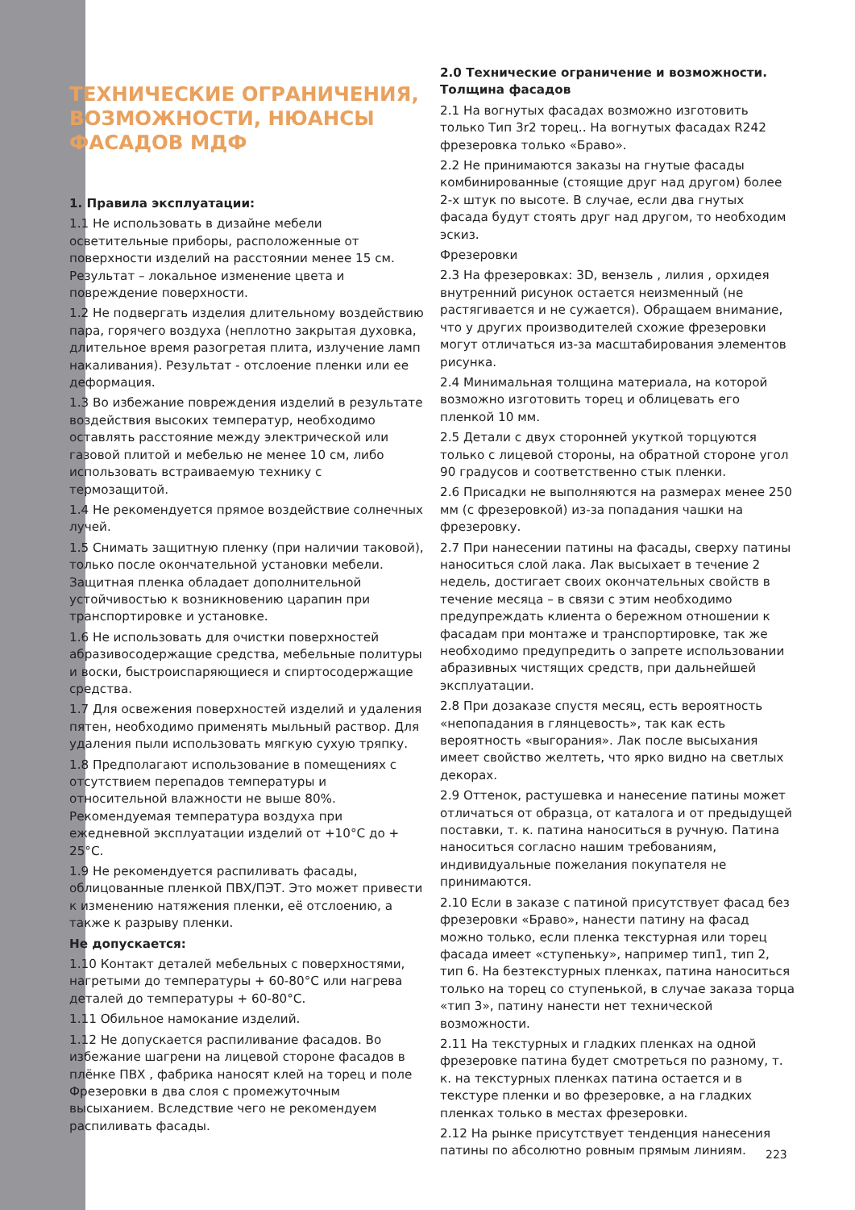ТЕХНИЧЕСКИЕ ОГРАНИЧЕНИЯ, ВОЗМОЖНОСТИ, НЮАНСЫ ФАСАДОВ МДФ
1. Правила эксплуатации:
1.1 Не использовать в дизайне мебели осветительные приборы, расположенные от поверхности изделий на расстоянии менее 15 см. Результат – локальное изменение цвета и повреждение поверхности.
1.2 Не подвергать изделия длительному воздействию пара, горячего воздуха (неплотно закрытая духовка, длительное время разогретая плита, излучение ламп накаливания). Результат - отслоение пленки или ее деформация.
1.3 Во избежание повреждения изделий в результате воздействия высоких температур, необходимо оставлять расстояние между электрической или газовой плитой и мебелью не менее 10 см, либо использовать встраиваемую технику с термозащитой.
1.4 Не рекомендуется прямое воздействие солнечных лучей.
1.5 Снимать защитную пленку (при наличии таковой), только после окончательной установки мебели. Защитная пленка обладает дополнительной устойчивостью к возникновению царапин при транспортировке и установке.
1.6 Не использовать для очистки поверхностей абразивосодержащие средства, мебельные политуры и воски, быстроиспаряющиеся и спиртосодержащие средства.
1.7 Для освежения поверхностей изделий и удаления пятен, необходимо применять мыльный раствор. Для удаления пыли использовать мягкую сухую тряпку.
1.8 Предполагают использование в помещениях с отсутствием перепадов температуры и относительной влажности не выше 80%. Рекомендуемая температура воздуха при ежедневной эксплуатации изделий от +10°С до + 25°С.
1.9 Не рекомендуется распиливать фасады, облицованные пленкой ПВХ/ПЭТ. Это может привести к изменению натяжения пленки, её отслоению, а также к разрыву пленки.
Не допускается:
1.10 Контакт деталей мебельных с поверхностями, нагретыми до температуры + 60-80°С или нагрева деталей до температуры + 60-80°С.
1.11 Обильное намокание изделий.
1.12 Не допускается распиливание фасадов. Во избежание шагрени на лицевой стороне фасадов в плёнке ПВХ , фабрика наносят клей на торец и поле Фрезеровки в два слоя с промежуточным высыханием. Вследствие чего не рекомендуем распиливать фасады.
2.0 Технические ограничение и возможности. Толщина фасадов
2.1 На вогнутых фасадах возможно изготовить только Тип 3r2 торец.. На вогнутых фасадах R242 фрезеровка только «Браво».
2.2 Не принимаются заказы на гнутые фасады комбинированные (стоящие друг над другом) более 2-х штук по высоте. В случае, если два гнутых фасада будут стоять друг над другом, то необходим эскиз.
Фрезеровки
2.3 На фрезеровках: 3D, вензель , лилия , орхидея внутренний рисунок остается неизменный (не растягивается и не сужается). Обращаем внимание, что у других производителей схожие фрезеровки могут отличаться из-за масштабирования элементов рисунка.
2.4 Минимальная толщина материала, на которой возможно изготовить торец и облицевать его пленкой 10 мм.
2.5 Детали с двух сторонней укуткой торцуются только с лицевой стороны, на обратной стороне угол 90 градусов и соответственно стык пленки.
2.6 Присадки не выполняются на размерах менее 250 мм (с фрезеровкой) из-за попадания чашки на фрезеровку.
2.7 При нанесении патины на фасады, сверху патины наноситься слой лака. Лак высыхает в течение 2 недель, достигает своих окончательных свойств в течение месяца – в связи с этим необходимо предупреждать клиента о бережном отношении к фасадам при монтаже и транспортировке, так же необходимо предупредить о запрете использовании абразивных чистящих средств, при дальнейшей эксплуатации.
2.8 При дозаказе спустя месяц, есть вероятность «непопадания в глянцевость», так как есть вероятность «выгорания». Лак после высыхания имеет свойство желтеть, что ярко видно на светлых декорах.
2.9 Оттенок, растушевка и нанесение патины может отличаться от образца, от каталога и от предыдущей поставки, т. к. патина наноситься в ручную. Патина наноситься согласно нашим требованиям, индивидуальные пожелания покупателя не принимаются.
2.10 Если в заказе с патиной присутствует фасад без фрезеровки «Браво», нанести патину на фасад можно только, если пленка текстурная или торец фасада имеет «ступеньку», например тип1, тип 2, тип 6. На безтекстурных пленках, патина наноситься только на торец со ступенькой, в случае заказа торца «тип 3», патину нанести нет технической возможности.
2.11 На текстурных и гладких пленках на одной фрезеровке патина будет смотреться по разному, т. к. на текстурных пленках патина остается и в текстуре пленки и во фрезеровке, а на гладких пленках только в местах фрезеровки.
2.12 На рынке присутствует тенденция нанесения патины по абсолютно ровным прямым линиям.
223